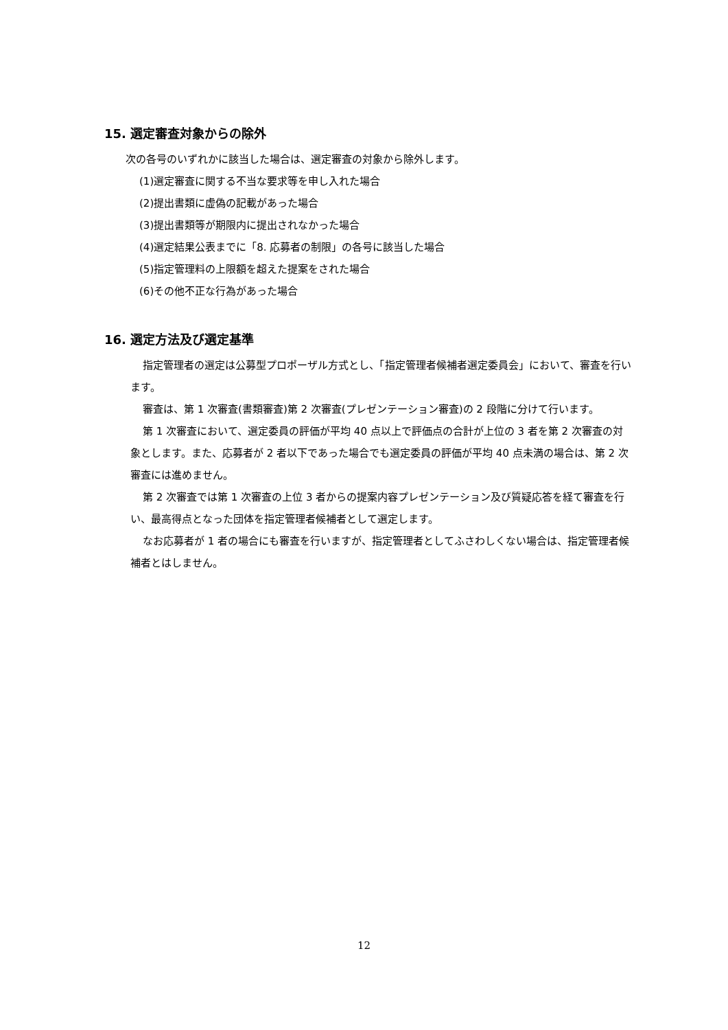15. 選定審査対象からの除外
次の各号のいずれかに該当した場合は、選定審査の対象から除外します。
(1)選定審査に関する不当な要求等を申し入れた場合
(2)提出書類に虚偽の記載があった場合
(3)提出書類等が期限内に提出されなかった場合
(4)選定結果公表までに「8. 応募者の制限」の各号に該当した場合
(5)指定管理料の上限額を超えた提案をされた場合
(6)その他不正な行為があった場合
16. 選定方法及び選定基準
指定管理者の選定は公募型プロポーザル方式とし、「指定管理者候補者選定委員会」において、審査を行います。
審査は、第 1 次審査(書類審査)第 2 次審査(プレゼンテーション審査)の 2 段階に分けて行います。
第 1 次審査において、選定委員の評価が平均 40 点以上で評価点の合計が上位の 3 者を第 2 次審査の対象とします。また、応募者が 2 者以下であった場合でも選定委員の評価が平均 40 点未満の場合は、第 2 次審査には進めません。
第 2 次審査では第 1 次審査の上位 3 者からの提案内容プレゼンテーション及び質疑応答を経て審査を行い、最高得点となった団体を指定管理者候補者として選定します。
なお応募者が 1 者の場合にも審査を行いますが、指定管理者としてふさわしくない場合は、指定管理者候補者とはしません。
12